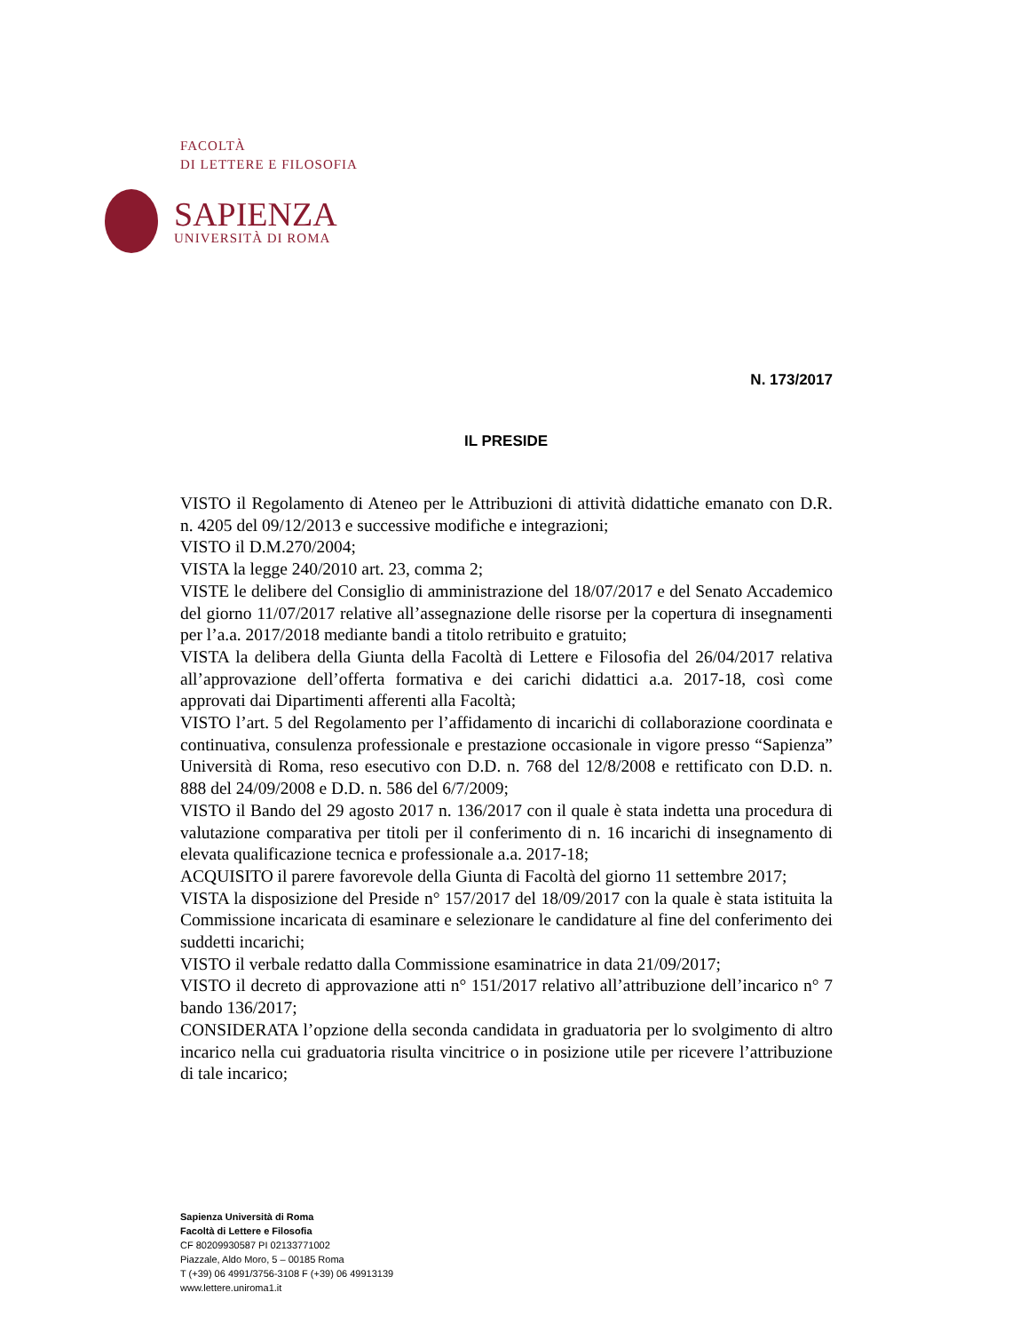FACOLTÀ
DI LETTERE E FILOSOFIA
SAPIENZA
UNIVERSITÀ DI ROMA
N. 173/2017
IL PRESIDE
VISTO il Regolamento di Ateneo per le Attribuzioni di attività didattiche emanato con D.R. n. 4205 del 09/12/2013 e successive modifiche e integrazioni;
VISTO il D.M.270/2004;
VISTA la legge 240/2010 art. 23, comma 2;
VISTE le delibere del Consiglio di amministrazione del 18/07/2017 e del Senato Accademico del giorno 11/07/2017 relative all’assegnazione delle risorse per la copertura di insegnamenti per l’a.a. 2017/2018 mediante bandi a titolo retribuito e gratuito;
VISTA la delibera della Giunta della Facoltà di Lettere e Filosofia del 26/04/2017 relativa all’approvazione dell’offerta formativa e dei carichi didattici a.a. 2017-18, così come approvati dai Dipartimenti afferenti alla Facoltà;
VISTO l’art. 5 del Regolamento per l’affidamento di incarichi di collaborazione coordinata e continuativa, consulenza professionale e prestazione occasionale in vigore presso “Sapienza” Università di Roma, reso esecutivo con D.D. n. 768 del 12/8/2008 e rettificato con D.D. n. 888 del 24/09/2008 e D.D. n. 586 del 6/7/2009;
VISTO il Bando del 29 agosto 2017 n. 136/2017 con il quale è stata indetta una procedura di valutazione comparativa per titoli per il conferimento di n. 16 incarichi di insegnamento di elevata qualificazione tecnica e professionale a.a. 2017-18;
ACQUISITO il parere favorevole della Giunta di Facoltà del giorno 11 settembre 2017;
VISTA la disposizione del Preside n° 157/2017 del 18/09/2017 con la quale è stata istituita la Commissione incaricata di esaminare e selezionare le candidature al fine del conferimento dei suddetti incarichi;
VISTO il verbale redatto dalla Commissione esaminatrice in data 21/09/2017;
VISTO il decreto di approvazione atti n° 151/2017 relativo all’attribuzione dell’incarico n° 7 bando 136/2017;
CONSIDERATA l’opzione della seconda candidata in graduatoria per lo svolgimento di altro incarico nella cui graduatoria risulta vincitrice o in posizione utile per ricevere l’attribuzione di tale incarico;
Sapienza Università di Roma
Facoltà di Lettere e Filosofia
CF 80209930587 PI 02133771002
Piazzale, Aldo Moro, 5 – 00185 Roma
T (+39) 06 4991/3756-3108 F (+39) 06 49913139
www.lettere.uniroma1.it